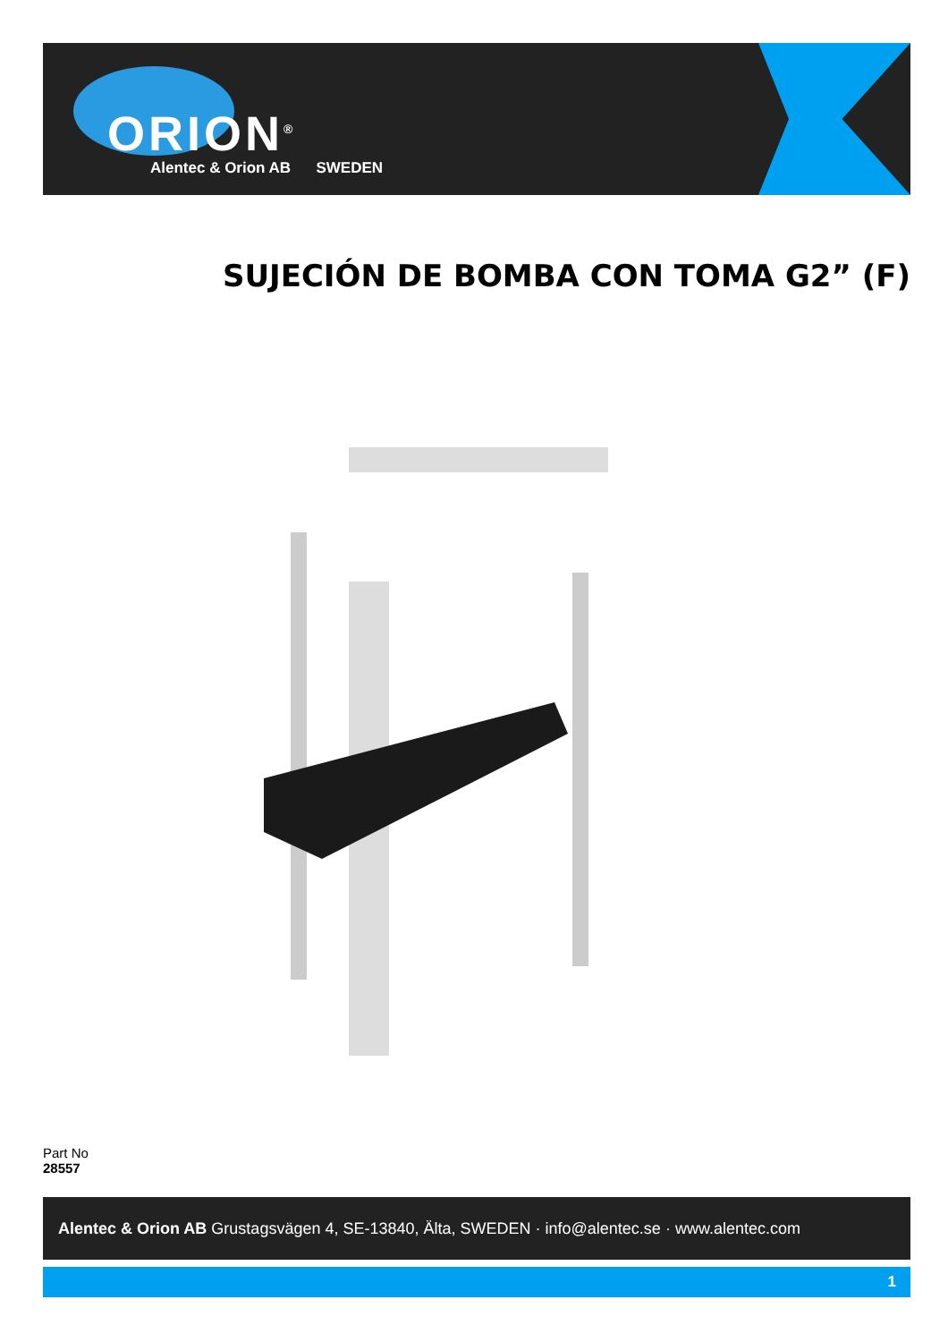ORION<sup>®</sup>
Alentec & Orion AB SWEDEN
SUJECIÓN DE BOMBA CON TOMA G2” (F)
Part No
28557
Alentec & Orion AB Grustagsvägen 4, SE-13840, Älta, SWEDEN · info@alentec.se · www.alentec.com
1